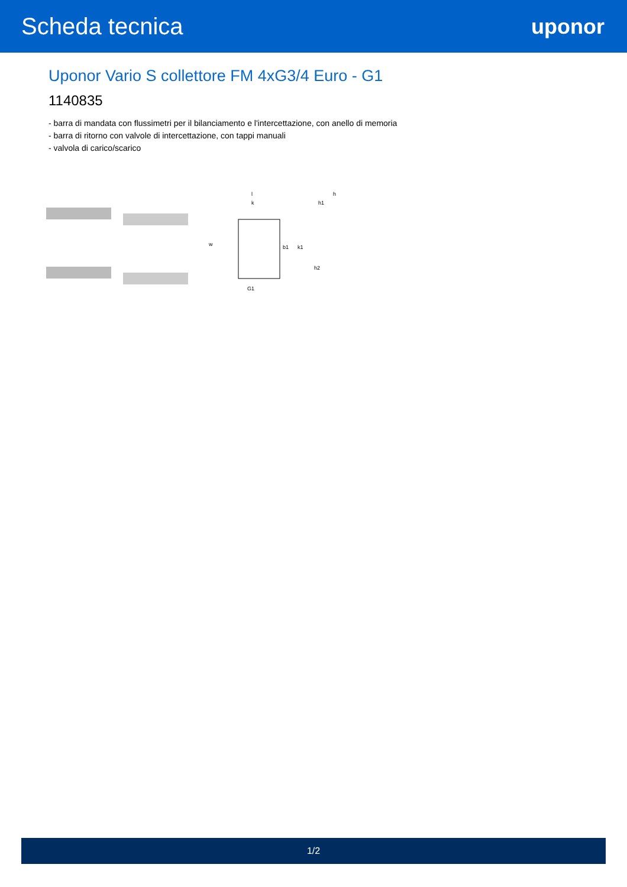Scheda tecnica uponor
Uponor Vario S collettore FM 4xG3/4 Euro - G1
1140835
- barra di mandata con flussimetri per il bilanciamento e l'intercettazione, con anello di memoria
- barra di ritorno con valvole di intercettazione, con tappi manuali
- valvola di carico/scarico
l
k
w
b1
k1
G1
h
h1
h2
1/2